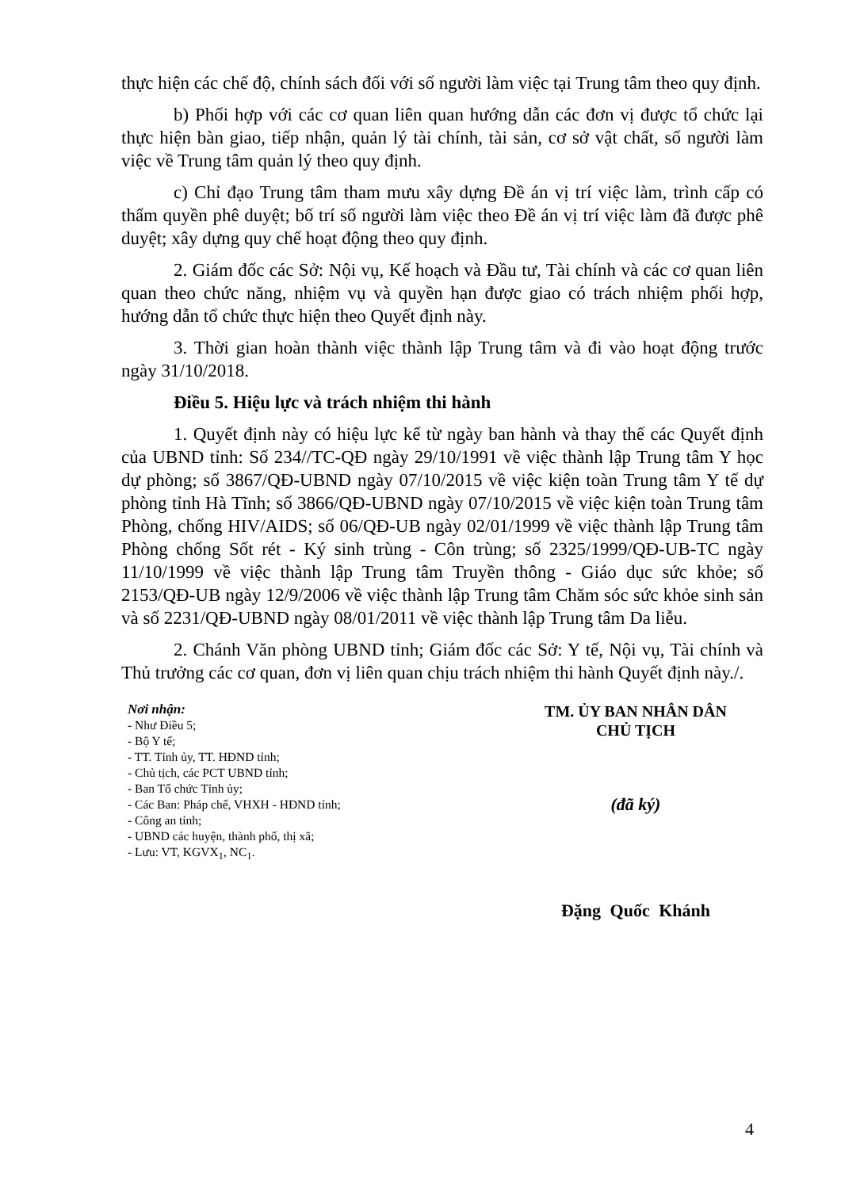thực hiện các chế độ, chính sách đối với số người làm việc tại Trung tâm theo quy định.
b) Phối hợp với các cơ quan liên quan hướng dẫn các đơn vị được tổ chức lại thực hiện bàn giao, tiếp nhận, quản lý tài chính, tài sản, cơ sở vật chất, số người làm việc về Trung tâm quản lý theo quy định.
c) Chỉ đạo Trung tâm tham mưu xây dựng Đề án vị trí việc làm, trình cấp có thẩm quyền phê duyệt; bố trí số người làm việc theo Đề án vị trí việc làm đã được phê duyệt; xây dựng quy chế hoạt động theo quy định.
2. Giám đốc các Sở: Nội vụ, Kế hoạch và Đầu tư, Tài chính và các cơ quan liên quan theo chức năng, nhiệm vụ và quyền hạn được giao có trách nhiệm phối hợp, hướng dẫn tổ chức thực hiện theo Quyết định này.
3. Thời gian hoàn thành việc thành lập Trung tâm và đi vào hoạt động trước ngày 31/10/2018.
Điều 5. Hiệu lực và trách nhiệm thi hành
1. Quyết định này có hiệu lực kể từ ngày ban hành và thay thế các Quyết định của UBND tỉnh: Số 234//TC-QĐ ngày 29/10/1991 về việc thành lập Trung tâm Y học dự phòng; số 3867/QĐ-UBND ngày 07/10/2015 về việc kiện toàn Trung tâm Y tế dự phòng tỉnh Hà Tĩnh; số 3866/QĐ-UBND ngày 07/10/2015 về việc kiện toàn Trung tâm Phòng, chống HIV/AIDS; số 06/QĐ-UB ngày 02/01/1999 về việc thành lập Trung tâm Phòng chống Sốt rét - Ký sinh trùng - Côn trùng; số 2325/1999/QĐ-UB-TC ngày 11/10/1999 về việc thành lập Trung tâm Truyền thông - Giáo dục sức khỏe; số 2153/QĐ-UB ngày 12/9/2006 về việc thành lập Trung tâm Chăm sóc sức khỏe sinh sản và số 2231/QĐ-UBND ngày 08/01/2011 về việc thành lập Trung tâm Da liễu.
2. Chánh Văn phòng UBND tỉnh; Giám đốc các Sở: Y tế, Nội vụ, Tài chính và Thủ trưởng các cơ quan, đơn vị liên quan chịu trách nhiệm thi hành Quyết định này./.
Nơi nhận:
- Như Điều 5;
- Bộ Y tế;
- TT. Tỉnh ủy, TT. HĐND tỉnh;
- Chủ tịch, các PCT UBND tỉnh;
- Ban Tổ chức Tỉnh ủy;
- Các Ban: Pháp chế, VHXH - HĐND tỉnh;
- Công an tỉnh;
- UBND các huyện, thành phố, thị xã;
- Lưu: VT, KGVX<sub>1</sub>, NC<sub>1</sub>.
TM. ỦY BAN NHÂN DÂN
CHỦ TỊCH
(đã ký)
Đặng Quốc Khánh
4